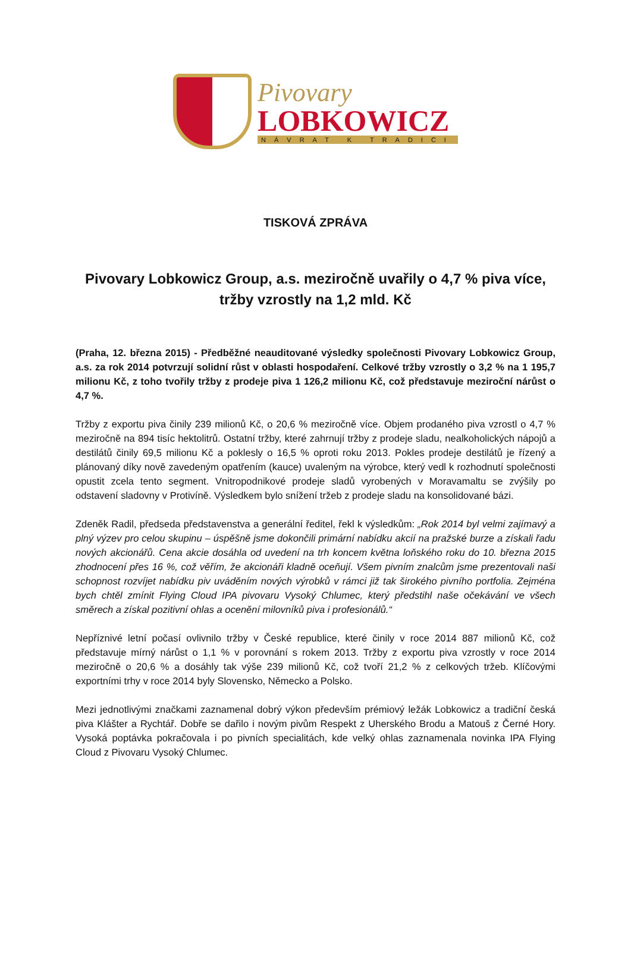Pivovary
LOBKOWICZ
NÁVRAT K TRADICI
TISKOVÁ ZPRÁVA
Pivovary Lobkowicz Group, a.s. meziročně uvařily o 4,7 % piva více, tržby vzrostly na 1,2 mld. Kč
(Praha, 12. března 2015) - Předběžné neauditované výsledky společnosti Pivovary Lobkowicz Group, a.s. za rok 2014 potvrzují solidní růst v oblasti hospodaření. Celkové tržby vzrostly o 3,2 % na 1 195,7 milionu Kč, z toho tvořily tržby z prodeje piva 1 126,2 milionu Kč, což představuje meziroční nárůst o 4,7 %.
Tržby z exportu piva činily 239 milionů Kč, o 20,6 % meziročně více. Objem prodaného piva vzrostl o 4,7 % meziročně na 894 tisíc hektolitrů. Ostatní tržby, které zahrnují tržby z prodeje sladu, nealkoholických nápojů a destilátů činily 69,5 milionu Kč a poklesly o 16,5 % oproti roku 2013. Pokles prodeje destilátů je řízený a plánovaný díky nově zavedeným opatřením (kauce) uvaleným na výrobce, který vedl k rozhodnutí společnosti opustit zcela tento segment. Vnitropodnikové prodeje sladů vyrobených v Moravamaltu se zvýšily po odstavení sladovny v Protivíně. Výsledkem bylo snížení tržeb z prodeje sladu na konsolidované bázi.
Zdeněk Radil, předseda představenstva a generální ředitel, řekl k výsledkům: „Rok 2014 byl velmi zajímavý a plný výzev pro celou skupinu – úspěšně jsme dokončili primární nabídku akcií na pražské burze a získali řadu nových akcionářů. Cena akcie dosáhla od uvedení na trh koncem května loňského roku do 10. března 2015 zhodnocení přes 16 %, což věřím, že akcionáři kladně oceňují. Všem pivním znalcům jsme prezentovali naši schopnost rozvíjet nabídku piv uváděním nových výrobků v rámci již tak širokého pivního portfolia. Zejména bych chtěl zmínit Flying Cloud IPA pivovaru Vysoký Chlumec, který předstihl naše očekávání ve všech směrech a získal pozitivní ohlas a ocenění milovníků piva i profesionálů.“
Nepříznivé letní počasí ovlivnilo tržby v České republice, které činily v roce 2014 887 milionů Kč, což představuje mírný nárůst o 1,1 % v porovnání s rokem 2013. Tržby z exportu piva vzrostly v roce 2014 meziročně o 20,6 % a dosáhly tak výše 239 milionů Kč, což tvoří 21,2 % z celkových tržeb. Klíčovými exportními trhy v roce 2014 byly Slovensko, Německo a Polsko.
Mezi jednotlivými značkami zaznamenal dobrý výkon především prémiový ležák Lobkowicz a tradiční česká piva Klášter a Rychtář. Dobře se dařilo i novým pivům Respekt z Uherského Brodu a Matouš z Černé Hory. Vysoká poptávka pokračovala i po pivních specialitách, kde velký ohlas zaznamenala novinka IPA Flying Cloud z Pivovaru Vysoký Chlumec.